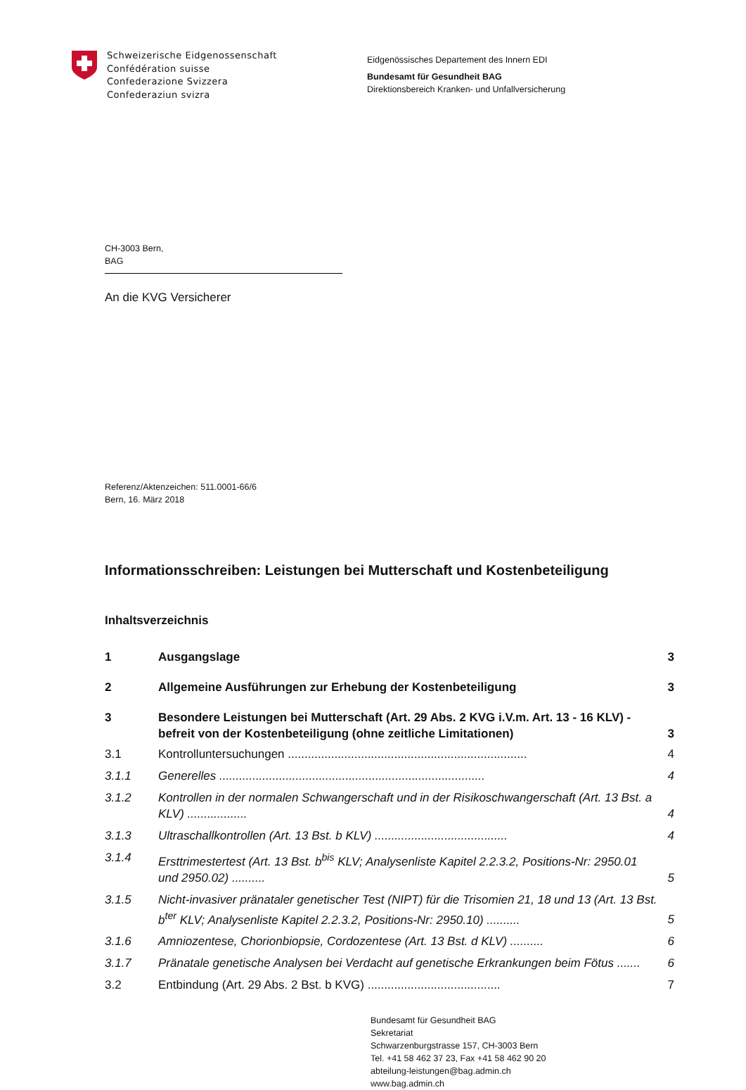Schweizerische Eidgenossenschaft
Confédération suisse
Confederazione Svizzera
Confederaziun svizra
Eidgenössisches Departement des Innern EDI
Bundesamt für Gesundheit BAG
Direktionsbereich Kranken- und Unfallversicherung
CH-3003 Bern,
BAG
An die KVG Versicherer
Referenz/Aktenzeichen: 511.0001-66/6
Bern, 16. März 2018
Informationsschreiben: Leistungen bei Mutterschaft und Kostenbeteiligung
Inhaltsverzeichnis
1 Ausgangslage 3
2 Allgemeine Ausführungen zur Erhebung der Kostenbeteiligung 3
3 Besondere Leistungen bei Mutterschaft (Art. 29 Abs. 2 KVG i.V.m. Art. 13 - 16 KLV) - befreit von der Kostenbeteiligung (ohne zeitliche Limitationen) 3
3.1 Kontrolluntersuchungen ........................................................................ 4
3.1.1 Generelles ................................................................................ 4
3.1.2 Kontrollen in der normalen Schwangerschaft und in der Risikoschwangerschaft (Art. 13 Bst. a KLV) .................. 4
3.1.3 Ultraschallkontrollen (Art. 13 Bst. b KLV) ........................................ 4
3.1.4 Ersttrimestertest (Art. 13 Bst. b<sup>bis</sup> KLV; Analysenliste Kapitel 2.2.3.2, Positions-Nr: 2950.01 und 2950.02) .......... 5
3.1.5 Nicht-invasiver pränataler genetischer Test (NIPT) für die Trisomien 21, 18 und 13 (Art. 13 Bst. b<sup>ter</sup> KLV; Analysenliste Kapitel 2.2.3.2, Positions-Nr: 2950.10) .......... 5
3.1.6 Amniozentese, Chorionbiopsie, Cordozentese (Art. 13 Bst. d KLV) .......... 6
3.1.7 Pränatale genetische Analysen bei Verdacht auf genetische Erkrankungen beim Fötus ....... 6
3.2 Entbindung (Art. 29 Abs. 2 Bst. b KVG) ........................................ 7
Bundesamt für Gesundheit BAG
Sekretariat
Schwarzenburgstrasse 157, CH-3003 Bern
Tel. +41 58 462 37 23, Fax +41 58 462 90 20
abteilung-leistungen@bag.admin.ch
www.bag.admin.ch